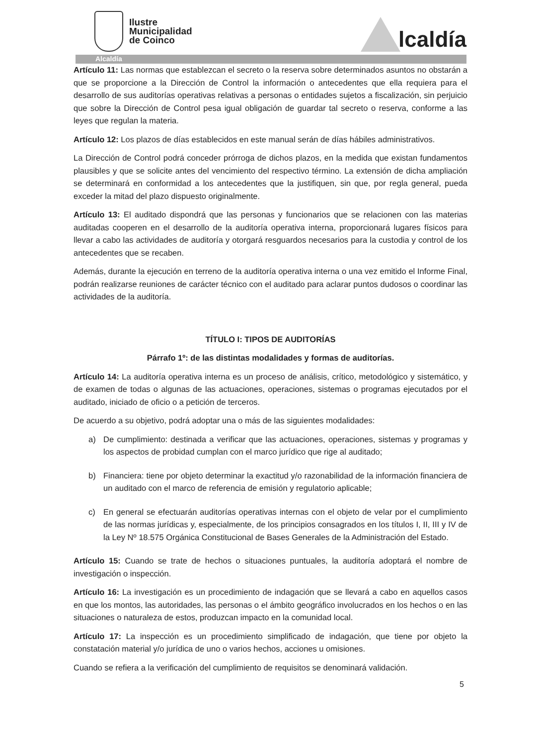Ilustre
Municipalidad
de Coinco
lcaldía
Alcaldía
Artículo 11: Las normas que establezcan el secreto o la reserva sobre determinados asuntos no obstarán a que se proporcione a la Dirección de Control la información o antecedentes que ella requiera para el desarrollo de sus auditorías operativas relativas a personas o entidades sujetos a fiscalización, sin perjuicio que sobre la Dirección de Control pesa igual obligación de guardar tal secreto o reserva, conforme a las leyes que regulan la materia.
Artículo 12: Los plazos de días establecidos en este manual serán de días hábiles administrativos.
La Dirección de Control podrá conceder prórroga de dichos plazos, en la medida que existan fundamentos plausibles y que se solicite antes del vencimiento del respectivo término. La extensión de dicha ampliación se determinará en conformidad a los antecedentes que la justifiquen, sin que, por regla general, pueda exceder la mitad del plazo dispuesto originalmente.
Artículo 13: El auditado dispondrá que las personas y funcionarios que se relacionen con las materias auditadas cooperen en el desarrollo de la auditoría operativa interna, proporcionará lugares físicos para llevar a cabo las actividades de auditoría y otorgará resguardos necesarios para la custodia y control de los antecedentes que se recaben.
Además, durante la ejecución en terreno de la auditoría operativa interna o una vez emitido el Informe Final, podrán realizarse reuniones de carácter técnico con el auditado para aclarar puntos dudosos o coordinar las actividades de la auditoría.
TÍTULO I: TIPOS DE AUDITORÍAS
Párrafo 1º: de las distintas modalidades y formas de auditorías.
Artículo 14: La auditoría operativa interna es un proceso de análisis, crítico, metodológico y sistemático, y de examen de todas o algunas de las actuaciones, operaciones, sistemas o programas ejecutados por el auditado, iniciado de oficio o a petición de terceros.
De acuerdo a su objetivo, podrá adoptar una o más de las siguientes modalidades:
a) De cumplimiento: destinada a verificar que las actuaciones, operaciones, sistemas y programas y los aspectos de probidad cumplan con el marco jurídico que rige al auditado;
b) Financiera: tiene por objeto determinar la exactitud y/o razonabilidad de la información financiera de un auditado con el marco de referencia de emisión y regulatorio aplicable;
c) En general se efectuarán auditorías operativas internas con el objeto de velar por el cumplimiento de las normas jurídicas y, especialmente, de los principios consagrados en los títulos I, II, III y IV de la Ley Nº 18.575 Orgánica Constitucional de Bases Generales de la Administración del Estado.
Artículo 15: Cuando se trate de hechos o situaciones puntuales, la auditoría adoptará el nombre de investigación o inspección.
Artículo 16: La investigación es un procedimiento de indagación que se llevará a cabo en aquellos casos en que los montos, las autoridades, las personas o el ámbito geográfico involucrados en los hechos o en las situaciones o naturaleza de estos, produzcan impacto en la comunidad local.
Artículo 17: La inspección es un procedimiento simplificado de indagación, que tiene por objeto la constatación material y/o jurídica de uno o varios hechos, acciones u omisiones.
Cuando se refiera a la verificación del cumplimiento de requisitos se denominará validación.
5